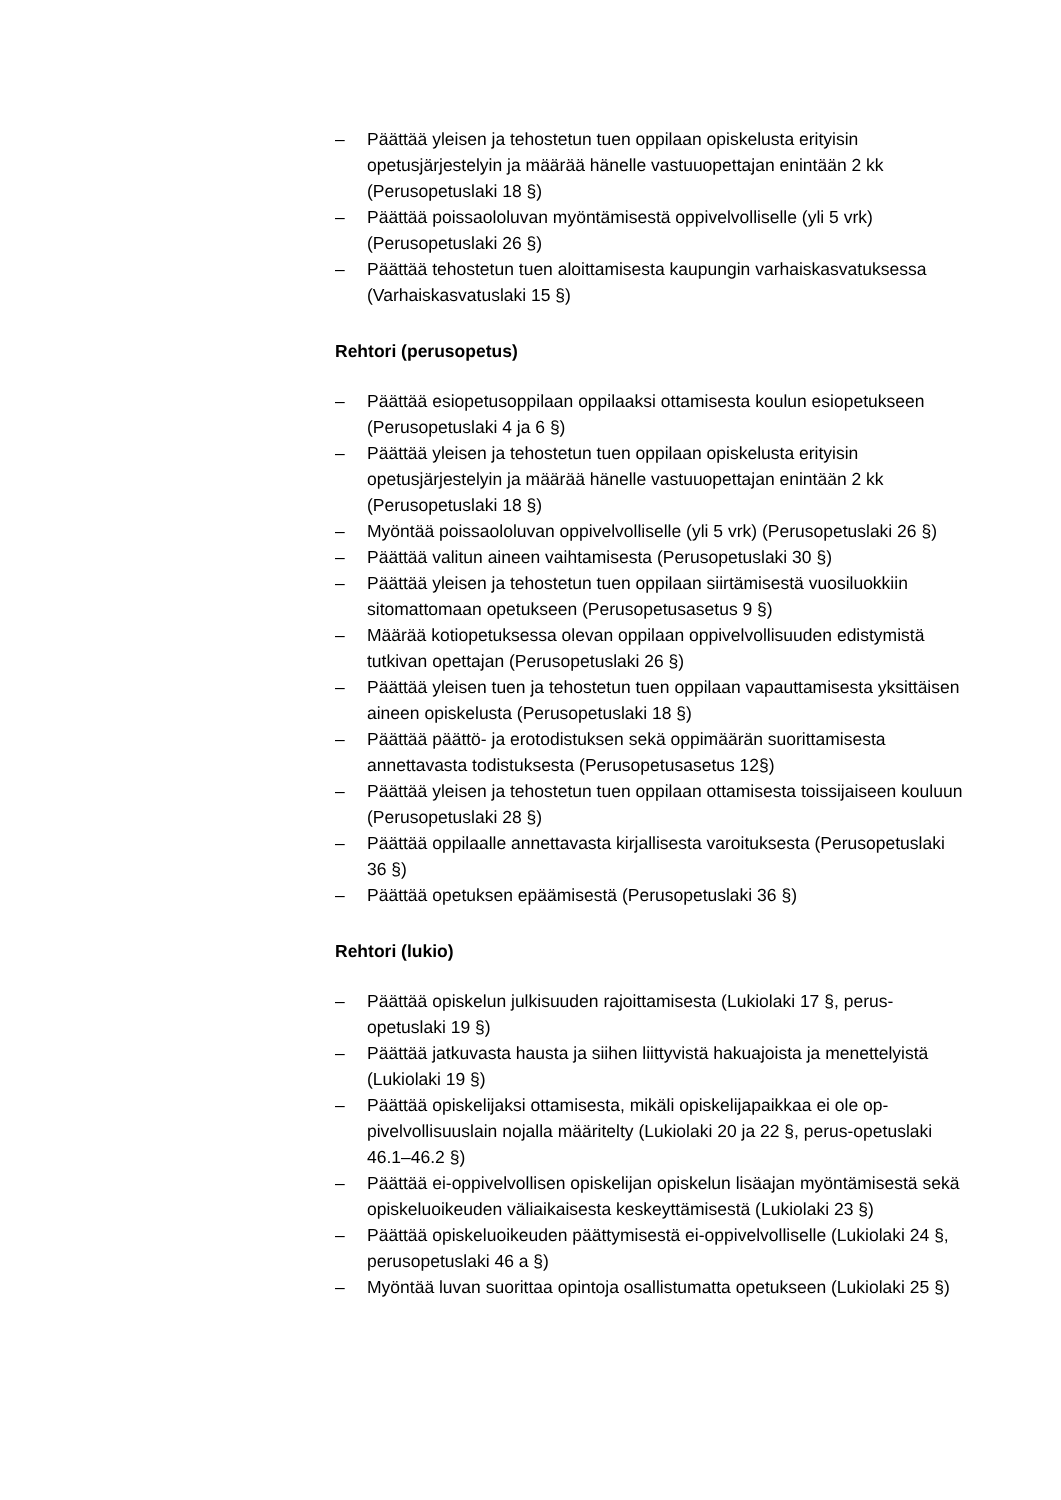– Päättää yleisen ja tehostetun tuen oppilaan opiskelusta erityisin opetusjärjestelyin ja määrää hänelle vastuuopettajan enintään 2 kk (Perusopetuslaki 18 §)
– Päättää poissaololuvan myöntämisestä oppivelvolliselle (yli 5 vrk) (Perusopetuslaki 26 §)
– Päättää tehostetun tuen aloittamisesta kaupungin varhaiskasvatuk­sessa (Varhaiskasvatuslaki 15 §)
Rehtori (perusopetus)
– Päättää esiopetusoppilaan oppilaaksi ottamisesta koulun esiopetuk­seen (Perusopetuslaki 4 ja 6 §)
– Päättää yleisen ja tehostetun tuen oppilaan opiskelusta erityisin opetusjärjestelyin ja määrää hänelle vastuuopettajan enintään 2 kk (Perusopetuslaki 18 §)
– Myöntää poissaololuvan oppivelvolliselle (yli 5 vrk) (Perusopetuslaki 26 §)
– Päättää valitun aineen vaihtamisesta (Perusopetuslaki 30 §)
– Päättää yleisen ja tehostetun tuen oppilaan siirtämisestä vuosiluok­kiin sitomattomaan opetukseen (Perusopetusasetus 9 §)
– Määrää kotiopetuksessa olevan oppilaan oppivelvollisuuden edisty­mistä tutkivan opettajan (Perusopetuslaki 26 §)
– Päättää yleisen tuen ja tehostetun tuen oppilaan vapauttamisesta yksittäisen aineen opiskelusta (Perusopetuslaki 18 §)
– Päättää päättö- ja erotodistuksen sekä oppimäärän suorittamisesta annettavasta todistuksesta (Perusopetusasetus 12§)
– Päättää yleisen ja tehostetun tuen oppilaan ottamisesta toissijaiseen kouluun (Perusopetuslaki 28 §)
– Päättää oppilaalle annettavasta kirjallisesta varoituksesta (Perus­opetuslaki 36 §)
– Päättää opetuksen epäämisestä (Perusopetuslaki 36 §)
Rehtori (lukio)
– Päättää opiskelun julkisuuden rajoittamisesta (Lukiolaki 17 §, perus­opetuslaki 19 §)
– Päättää jatkuvasta hausta ja siihen liittyvistä hakuajoista ja menette­lyistä (Lukiolaki 19 §)
– Päättää opiskelijaksi ottamisesta, mikäli opiskelijapaikkaa ei ole op­pivelvollisuuslain nojalla määritelty (Lukiolaki 20 ja 22 §, perus-ope­tuslaki 46.1–46.2 §)
– Päättää ei-oppivelvollisen opiskelijan opiskelun lisäajan myöntämi­sestä sekä opiskeluoikeuden väliaikaisesta keskeyttämisestä (Lukio­laki 23 §)
– Päättää opiskeluoikeuden päättymisestä ei-oppivelvolliselle (Lukio­laki 24 §, perusopetuslaki 46 a §)
– Myöntää luvan suorittaa opintoja osallistumatta opetukseen (Lukio­laki 25 §)